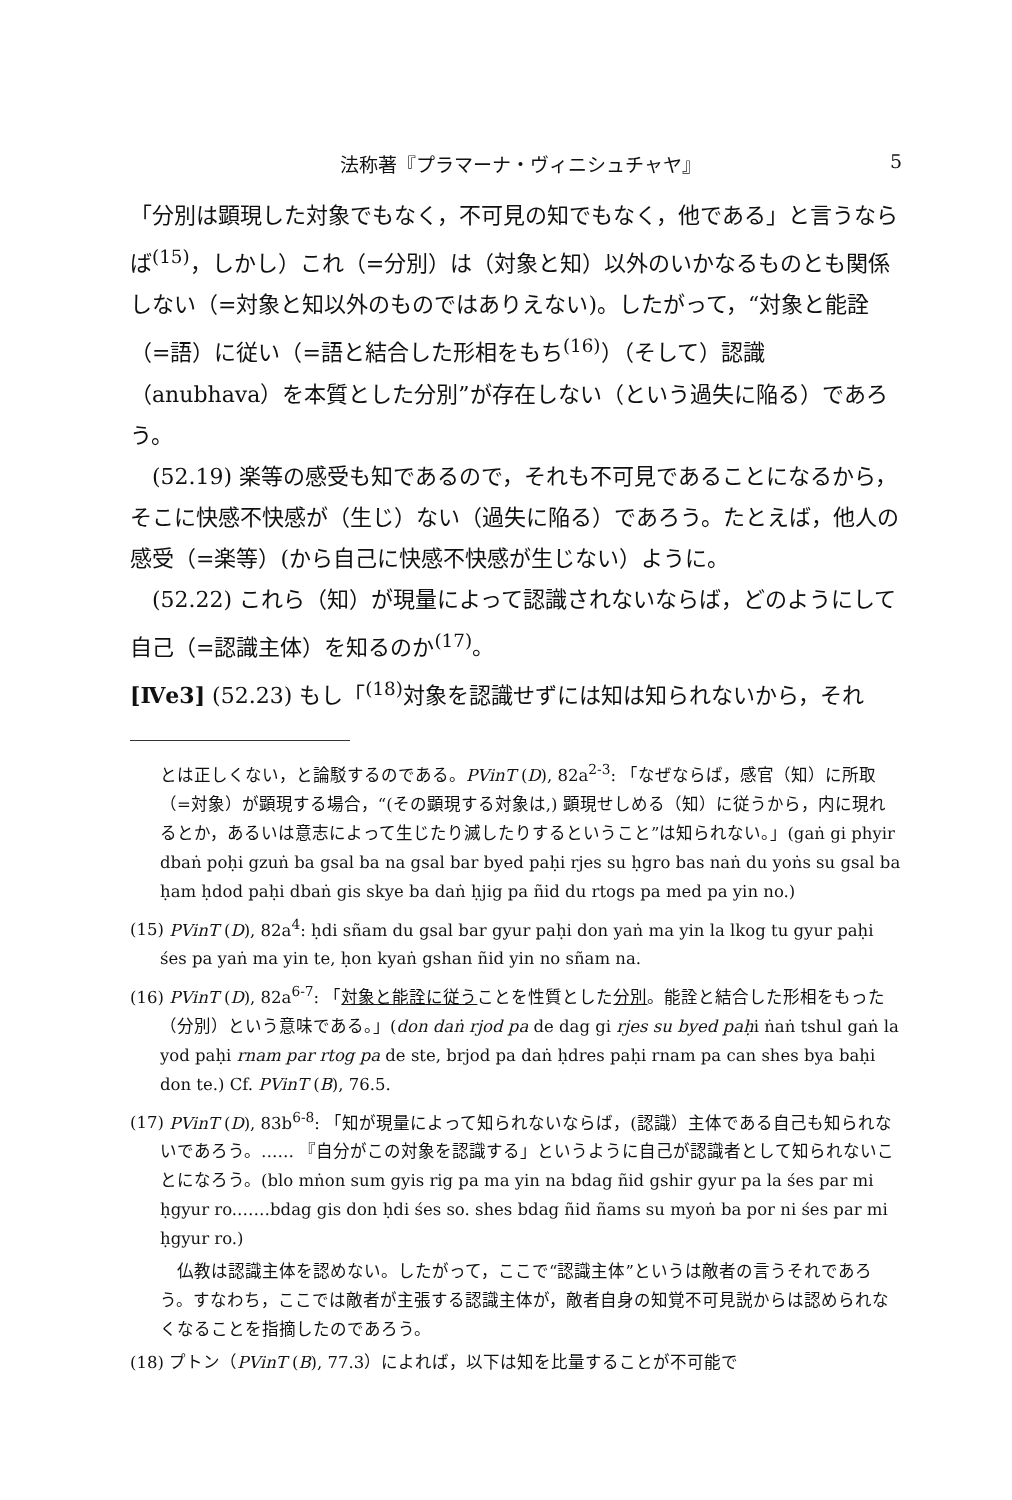法称著『プラマーナ・ヴィニシュチャヤ』 5
「分別は顕現した対象でもなく，不可見の知でもなく，他である」と言うならば<sup>(15)</sup>，しかし）これ（=分別）は（対象と知）以外のいかなるものとも関係しない（=対象と知以外のものではありえない)。したがって，“対象と能詮（=語）に従い（=語と結合した形相をもち<sup>(16)</sup>）（そして）認識（anubhava）を本質とした分別”が存在しない（という過失に陥る）であろう。
(52.19) 楽等の感受も知であるので，それも不可見であることになるから，そこに快感不快感が（生じ）ない（過失に陥る）であろう。たとえば，他人の感受（=楽等）(から自己に快感不快感が生じない）ように。
(52.22) これら（知）が現量によって認識されないならば，どのようにして自己（=認識主体）を知るのか<sup>(17)</sup>。
[Ⅳe3] (52.23) もし「<sup>(18)</sup>対象を認識せずには知は知られないから，それ
とは正しくない，と論駁するのである。PVinT (D), 82a<sup>2-3</sup>: 「なぜならば，感官（知）に所取（=対象）が顕現する場合，“(その顕現する対象は,) 顕現せしめる（知）に従うから，内に現れるとか，あるいは意志によって生じたり滅したりするということ”は知られない。」(gaṅ gi phyir dbaṅ poḥi gzuṅ ba gsal ba na gsal bar byed paḥi rjes su ḥgro bas naṅ du yoṅs su gsal ba ḥam ḥdod paḥi dbaṅ gis skye ba daṅ ḥjig pa ñid du rtogs pa med pa yin no.)
(15) PVinT (D), 82a<sup>4</sup>: ḥdi sñam du gsal bar gyur paḥi don yaṅ ma yin la lkog tu gyur paḥi śes pa yaṅ ma yin te, ḥon kyaṅ gshan ñid yin no sñam na.
(16) PVinT (D), 82a<sup>6-7</sup>: 「対象と能詮に従うことを性質とした分別。能詮と結合した形相をもった（分別）という意味である。」(don daṅ rjod pa de dag gi rjes su byed paḥi ṅaṅ tshul gaṅ la yod paḥi rnam par rtog pa de ste, brjod pa daṅ ḥdres paḥi rnam pa can shes bya baḥi don te.) Cf. PVinT (B), 76.5.
(17) PVinT (D), 83b<sup>6-8</sup>: 「知が現量によって知られないならば，(認識）主体である自己も知られないであろう。…… 『自分がこの対象を認識する」というように自己が認識者として知られないことになろう。(blo mṅon sum gyis rig pa ma yin na bdag ñid gshir gyur pa la śes par mi ḥgyur ro.……bdag gis don ḥdi śes so. shes bdag ñid ñams su myoṅ ba por ni śes par mi ḥgyur ro.)
　仏教は認識主体を認めない。したがって，ここで“認識主体”というは敵者の言うそれであろう。すなわち，ここでは敵者が主張する認識主体が，敵者自身の知覚不可見説からは認められなくなることを指摘したのであろう。
(18) プトン（PVinT (B), 77.3）によれば，以下は知を比量することが不可能で